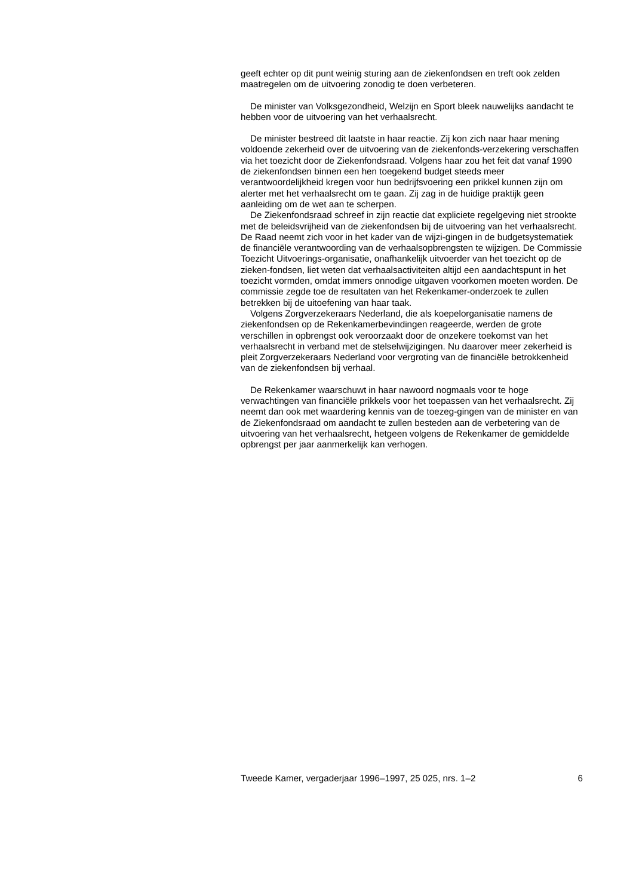geeft echter op dit punt weinig sturing aan de ziekenfondsen en treft ook zelden maatregelen om de uitvoering zonodig te doen verbeteren.
De minister van Volksgezondheid, Welzijn en Sport bleek nauwelijks aandacht te hebben voor de uitvoering van het verhaalsrecht.
De minister bestreed dit laatste in haar reactie. Zij kon zich naar haar mening voldoende zekerheid over de uitvoering van de ziekenfonds-verzekering verschaffen via het toezicht door de Ziekenfondsraad. Volgens haar zou het feit dat vanaf 1990 de ziekenfondsen binnen een hen toegekend budget steeds meer verantwoordelijkheid kregen voor hun bedrijfsvoering een prikkel kunnen zijn om alerter met het verhaalsrecht om te gaan. Zij zag in de huidige praktijk geen aanleiding om de wet aan te scherpen.
De Ziekenfondsraad schreef in zijn reactie dat expliciete regelgeving niet strookte met de beleidsvrijheid van de ziekenfondsen bij de uitvoering van het verhaalsrecht. De Raad neemt zich voor in het kader van de wijzi-gingen in de budgetsystematiek de financiële verantwoording van de verhaalsopbrengsten te wijzigen. De Commissie Toezicht Uitvoerings-organisatie, onafhankelijk uitvoerder van het toezicht op de zieken-fondsen, liet weten dat verhaalsactiviteiten altijd een aandachtspunt in het toezicht vormden, omdat immers onnodige uitgaven voorkomen moeten worden. De commissie zegde toe de resultaten van het Rekenkamer-onderzoek te zullen betrekken bij de uitoefening van haar taak.
Volgens Zorgverzekeraars Nederland, die als koepelorganisatie namens de ziekenfondsen op de Rekenkamerbevindingen reageerde, werden de grote verschillen in opbrengst ook veroorzaakt door de onzekere toekomst van het verhaalsrecht in verband met de stelselwijzigingen. Nu daarover meer zekerheid is pleit Zorgverzekeraars Nederland voor vergroting van de financiële betrokkenheid van de ziekenfondsen bij verhaal.
De Rekenkamer waarschuwt in haar nawoord nogmaals voor te hoge verwachtingen van financiële prikkels voor het toepassen van het verhaalsrecht. Zij neemt dan ook met waardering kennis van de toezeg-gingen van de minister en van de Ziekenfondsraad om aandacht te zullen besteden aan de verbetering van de uitvoering van het verhaalsrecht, hetgeen volgens de Rekenkamer de gemiddelde opbrengst per jaar aanmerkelijk kan verhogen.
Tweede Kamer, vergaderjaar 1996–1997, 25 025, nrs. 1–2 6